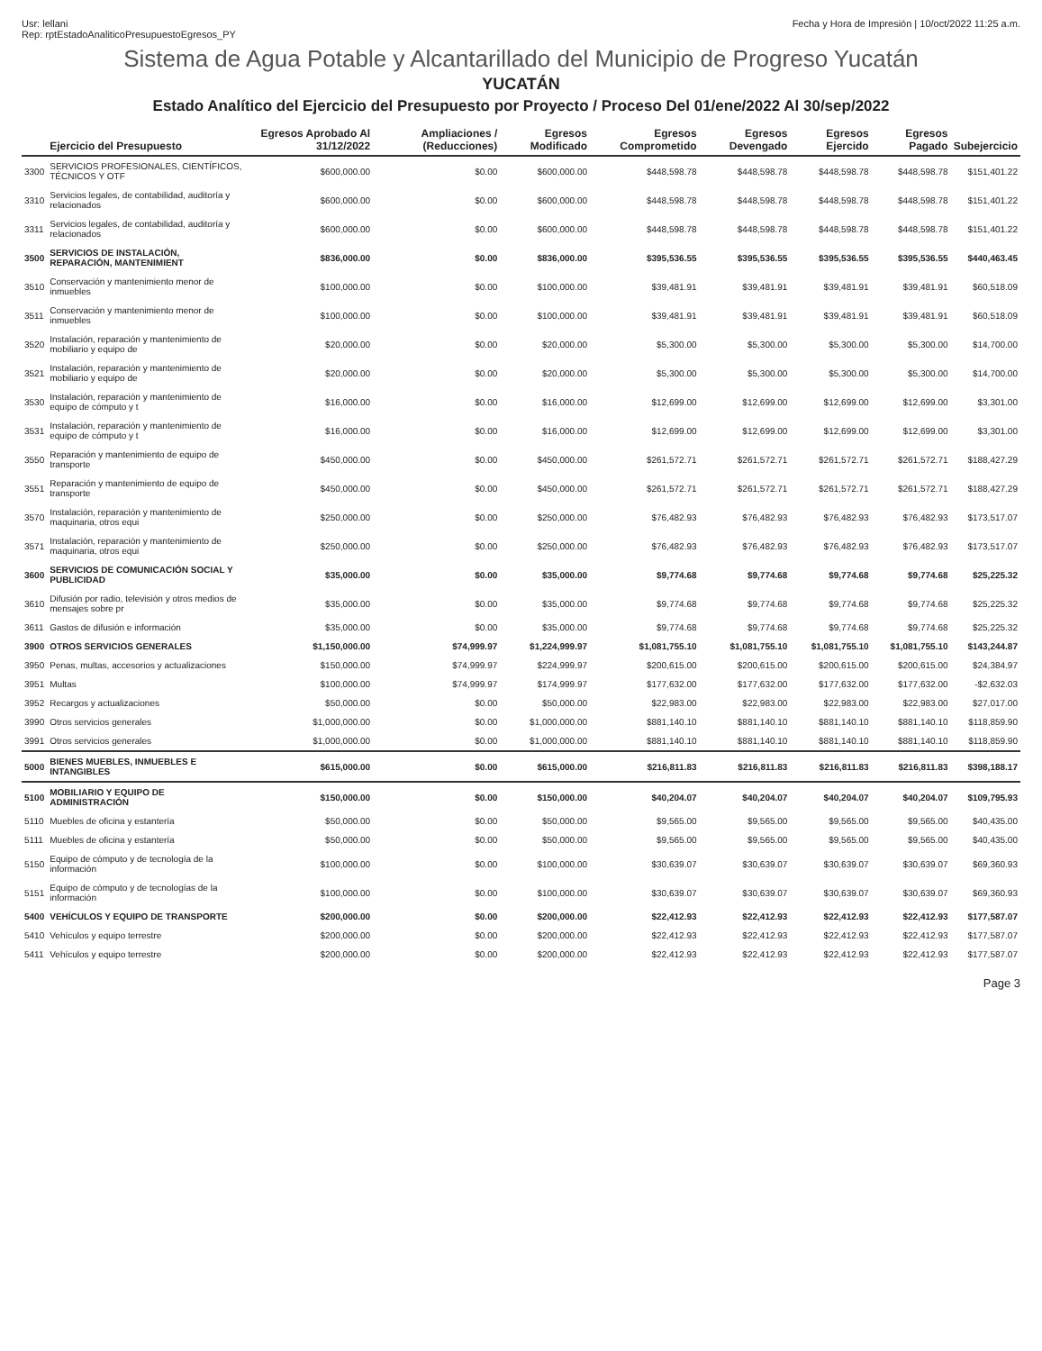Usr: lellani
Rep: rptEstadoAnaliticoPresupuestoEgresos_PY
Fecha y Hora de Impresión | 10/oct/2022 11:25 a.m.
Sistema de Agua Potable y Alcantarillado del Municipio de Progreso Yucatán
YUCATÁN
Estado Analítico del Ejercicio del Presupuesto por Proyecto / Proceso Del 01/ene/2022 Al 30/sep/2022
| | Ejercicio del Presupuesto | Egresos Aprobado Al 31/12/2022 | Ampliaciones / (Reducciones) | Egresos Modificado | Egresos Comprometido | Egresos Devengado | Egresos Ejercido | Egresos Pagado | Subejercicio |
| --- | --- | --- | --- | --- | --- | --- | --- | --- | --- |
| 3300 | SERVICIOS PROFESIONALES, CIENTÍFICOS, TÉCNICOS Y OTF | $600,000.00 | $0.00 | $600,000.00 | $448,598.78 | $448,598.78 | $448,598.78 | $448,598.78 | $151,401.22 |
| 3310 | Servicios legales, de contabilidad, auditoría y relacionados | $600,000.00 | $0.00 | $600,000.00 | $448,598.78 | $448,598.78 | $448,598.78 | $448,598.78 | $151,401.22 |
| 3311 | Servicios legales, de contabilidad, auditoría y relacionados | $600,000.00 | $0.00 | $600,000.00 | $448,598.78 | $448,598.78 | $448,598.78 | $448,598.78 | $151,401.22 |
| 3500 | SERVICIOS DE INSTALACIÓN, REPARACIÓN, MANTENIMIENT | $836,000.00 | $0.00 | $836,000.00 | $395,536.55 | $395,536.55 | $395,536.55 | $395,536.55 | $440,463.45 |
| 3510 | Conservación y mantenimiento menor de inmuebles | $100,000.00 | $0.00 | $100,000.00 | $39,481.91 | $39,481.91 | $39,481.91 | $39,481.91 | $60,518.09 |
| 3511 | Conservación y mantenimiento menor de inmuebles | $100,000.00 | $0.00 | $100,000.00 | $39,481.91 | $39,481.91 | $39,481.91 | $39,481.91 | $60,518.09 |
| 3520 | Instalación, reparación y mantenimiento de mobiliario y equipo de | $20,000.00 | $0.00 | $20,000.00 | $5,300.00 | $5,300.00 | $5,300.00 | $5,300.00 | $14,700.00 |
| 3521 | Instalación, reparación y mantenimiento de mobiliario y equipo de | $20,000.00 | $0.00 | $20,000.00 | $5,300.00 | $5,300.00 | $5,300.00 | $5,300.00 | $14,700.00 |
| 3530 | Instalación, reparación y mantenimiento de equipo de cómputo y t | $16,000.00 | $0.00 | $16,000.00 | $12,699.00 | $12,699.00 | $12,699.00 | $12,699.00 | $3,301.00 |
| 3531 | Instalación, reparación y mantenimiento de equipo de cómputo y t | $16,000.00 | $0.00 | $16,000.00 | $12,699.00 | $12,699.00 | $12,699.00 | $12,699.00 | $3,301.00 |
| 3550 | Reparación y mantenimiento de equipo de transporte | $450,000.00 | $0.00 | $450,000.00 | $261,572.71 | $261,572.71 | $261,572.71 | $261,572.71 | $188,427.29 |
| 3551 | Reparación y mantenimiento de equipo de transporte | $450,000.00 | $0.00 | $450,000.00 | $261,572.71 | $261,572.71 | $261,572.71 | $261,572.71 | $188,427.29 |
| 3570 | Instalación, reparación y mantenimiento de maquinaria, otros equi | $250,000.00 | $0.00 | $250,000.00 | $76,482.93 | $76,482.93 | $76,482.93 | $76,482.93 | $173,517.07 |
| 3571 | Instalación, reparación y mantenimiento de maquinaria, otros equi | $250,000.00 | $0.00 | $250,000.00 | $76,482.93 | $76,482.93 | $76,482.93 | $76,482.93 | $173,517.07 |
| 3600 | SERVICIOS DE COMUNICACIÓN SOCIAL Y PUBLICIDAD | $35,000.00 | $0.00 | $35,000.00 | $9,774.68 | $9,774.68 | $9,774.68 | $9,774.68 | $25,225.32 |
| 3610 | Difusión por radio, televisión y otros medios de mensajes sobre pr | $35,000.00 | $0.00 | $35,000.00 | $9,774.68 | $9,774.68 | $9,774.68 | $9,774.68 | $25,225.32 |
| 3611 | Gastos de difusión e información | $35,000.00 | $0.00 | $35,000.00 | $9,774.68 | $9,774.68 | $9,774.68 | $9,774.68 | $25,225.32 |
| 3900 | OTROS SERVICIOS GENERALES | $1,150,000.00 | $74,999.97 | $1,224,999.97 | $1,081,755.10 | $1,081,755.10 | $1,081,755.10 | $1,081,755.10 | $143,244.87 |
| 3950 | Penas, multas, accesorios y actualizaciones | $150,000.00 | $74,999.97 | $224,999.97 | $200,615.00 | $200,615.00 | $200,615.00 | $200,615.00 | $24,384.97 |
| 3951 | Multas | $100,000.00 | $74,999.97 | $174,999.97 | $177,632.00 | $177,632.00 | $177,632.00 | $177,632.00 | -$2,632.03 |
| 3952 | Recargos y actualizaciones | $50,000.00 | $0.00 | $50,000.00 | $22,983.00 | $22,983.00 | $22,983.00 | $22,983.00 | $27,017.00 |
| 3990 | Otros servicios generales | $1,000,000.00 | $0.00 | $1,000,000.00 | $881,140.10 | $881,140.10 | $881,140.10 | $881,140.10 | $118,859.90 |
| 3991 | Otros servicios generales | $1,000,000.00 | $0.00 | $1,000,000.00 | $881,140.10 | $881,140.10 | $881,140.10 | $881,140.10 | $118,859.90 |
| 5000 | BIENES MUEBLES, INMUEBLES E INTANGIBLES | $615,000.00 | $0.00 | $615,000.00 | $216,811.83 | $216,811.83 | $216,811.83 | $216,811.83 | $398,188.17 |
| 5100 | MOBILIARIO Y EQUIPO DE ADMINISTRACIÓN | $150,000.00 | $0.00 | $150,000.00 | $40,204.07 | $40,204.07 | $40,204.07 | $40,204.07 | $109,795.93 |
| 5110 | Muebles de oficina y estantería | $50,000.00 | $0.00 | $50,000.00 | $9,565.00 | $9,565.00 | $9,565.00 | $9,565.00 | $40,435.00 |
| 5111 | Muebles de oficina y estantería | $50,000.00 | $0.00 | $50,000.00 | $9,565.00 | $9,565.00 | $9,565.00 | $9,565.00 | $40,435.00 |
| 5150 | Equipo de cómputo y de tecnología de la información | $100,000.00 | $0.00 | $100,000.00 | $30,639.07 | $30,639.07 | $30,639.07 | $30,639.07 | $69,360.93 |
| 5151 | Equipo de cómputo y de tecnologías de la información | $100,000.00 | $0.00 | $100,000.00 | $30,639.07 | $30,639.07 | $30,639.07 | $30,639.07 | $69,360.93 |
| 5400 | VEHÍCULOS Y EQUIPO DE TRANSPORTE | $200,000.00 | $0.00 | $200,000.00 | $22,412.93 | $22,412.93 | $22,412.93 | $22,412.93 | $177,587.07 |
| 5410 | Vehículos y equipo terrestre | $200,000.00 | $0.00 | $200,000.00 | $22,412.93 | $22,412.93 | $22,412.93 | $22,412.93 | $177,587.07 |
| 5411 | Vehículos y equipo terrestre | $200,000.00 | $0.00 | $200,000.00 | $22,412.93 | $22,412.93 | $22,412.93 | $22,412.93 | $177,587.07 |
Page 3